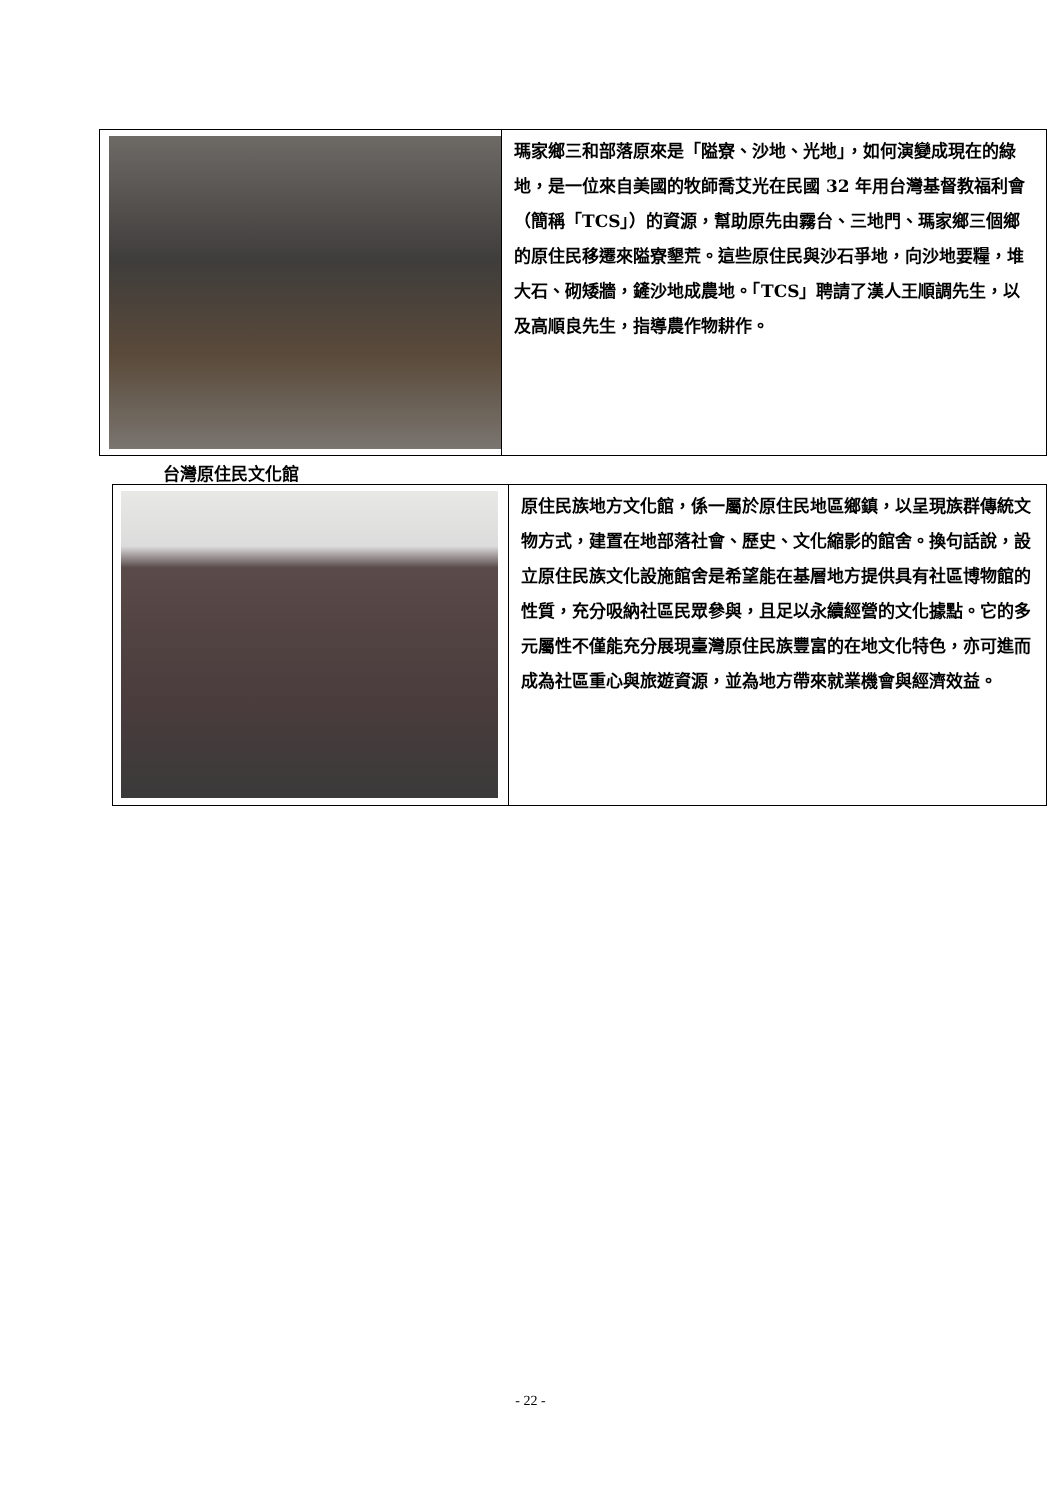| | 瑪家鄉三和部落原來是「隘寮、沙地、光地」，如何演變成現在的綠地，是一位來自美國的牧師喬艾光在民國 32 年用台灣基督教福利會（簡稱「TCS」）的資源，幫助原先由霧台、三地門、瑪家鄉三個鄉的原住民移遷來隘寮墾荒。這些原住民與沙石爭地，向沙地要糧，堆大石、砌矮牆，鏟沙地成農地。「TCS」聘請了漢人王順調先生，以及高順良先生，指導農作物耕作。 |
台灣原住民文化館
| | 原住民族地方文化館，係一屬於原住民地區鄉鎮，以呈現族群傳統文物方式，建置在地部落社會、歷史、文化縮影的館舍。換句話說，設立原住民族文化設施館舍是希望能在基層地方提供具有社區博物館的性質，充分吸納社區民眾參與，且足以永續經營的文化據點。它的多元屬性不僅能充分展現臺灣原住民族豐富的在地文化特色，亦可進而成為社區重心與旅遊資源，並為地方帶來就業機會與經濟效益。 |
- 22 -